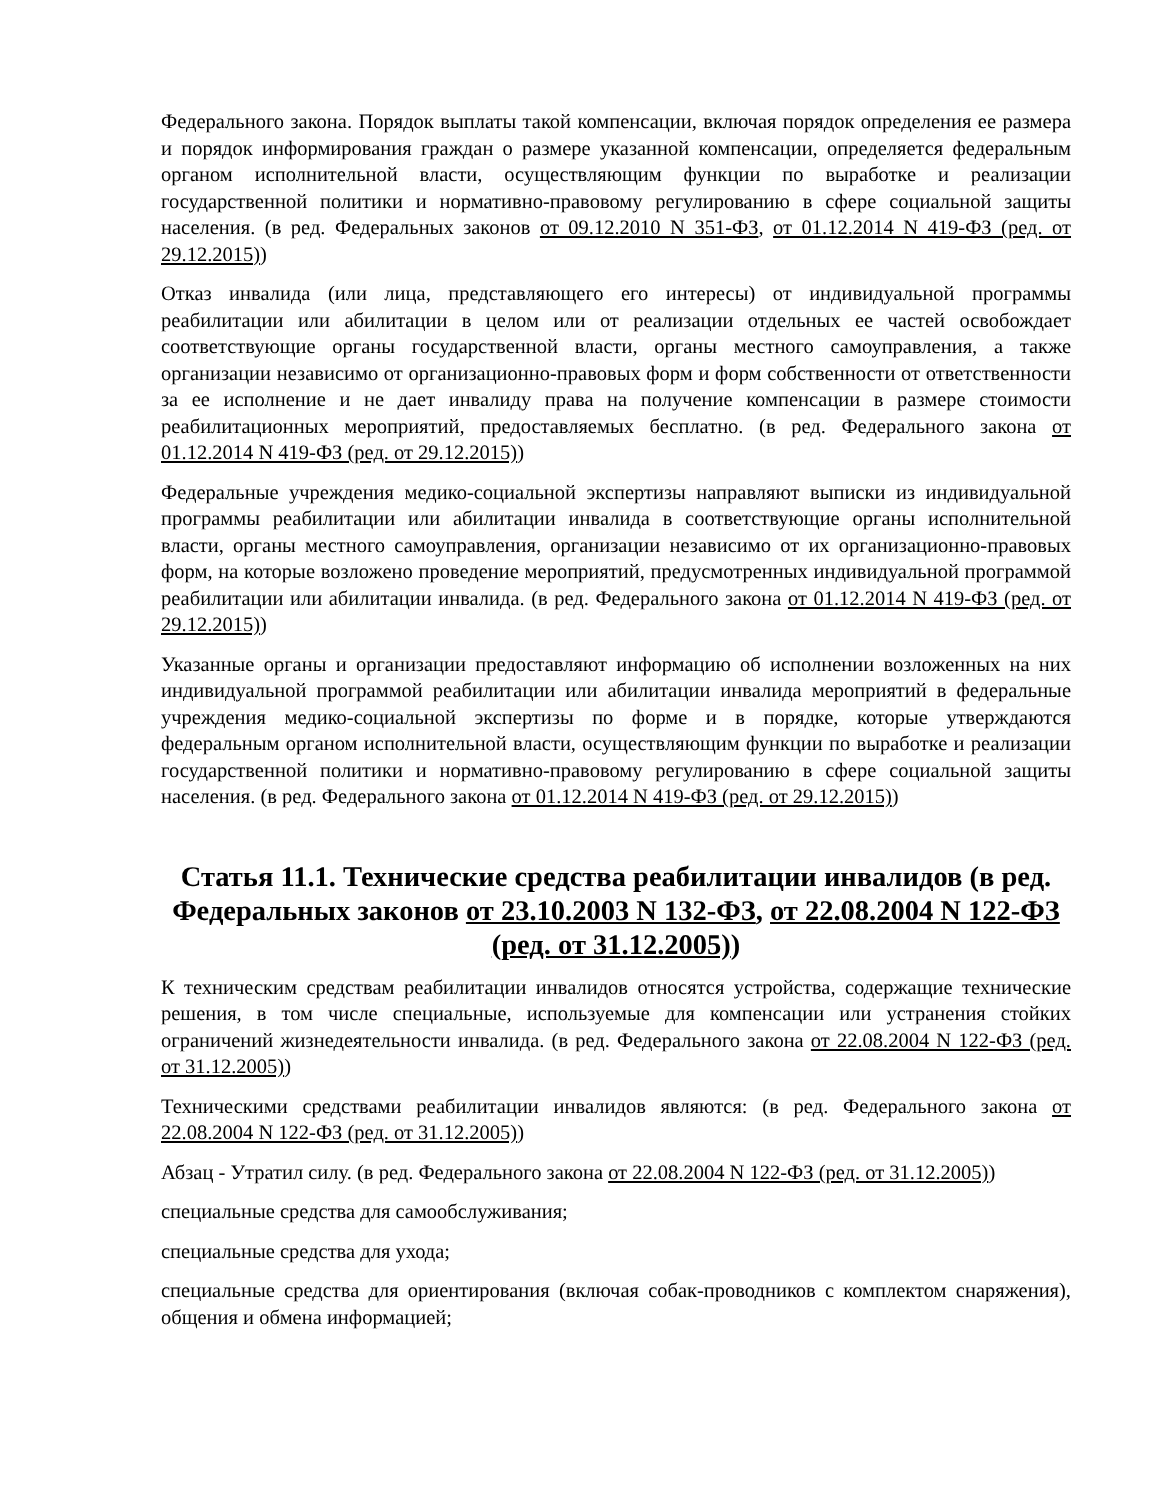Федерального закона. Порядок выплаты такой компенсации, включая порядок определения ее размера и порядок информирования граждан о размере указанной компенсации, определяется федеральным органом исполнительной власти, осуществляющим функции по выработке и реализации государственной политики и нормативно-правовому регулированию в сфере социальной защиты населения. (в ред. Федеральных законов от 09.12.2010 N 351-ФЗ, от 01.12.2014 N 419-ФЗ (ред. от 29.12.2015))
Отказ инвалида (или лица, представляющего его интересы) от индивидуальной программы реабилитации или абилитации в целом или от реализации отдельных ее частей освобождает соответствующие органы государственной власти, органы местного самоуправления, а также организации независимо от организационно-правовых форм и форм собственности от ответственности за ее исполнение и не дает инвалиду права на получение компенсации в размере стоимости реабилитационных мероприятий, предоставляемых бесплатно. (в ред. Федерального закона от 01.12.2014 N 419-ФЗ (ред. от 29.12.2015))
Федеральные учреждения медико-социальной экспертизы направляют выписки из индивидуальной программы реабилитации или абилитации инвалида в соответствующие органы исполнительной власти, органы местного самоуправления, организации независимо от их организационно-правовых форм, на которые возложено проведение мероприятий, предусмотренных индивидуальной программой реабилитации или абилитации инвалида. (в ред. Федерального закона от 01.12.2014 N 419-ФЗ (ред. от 29.12.2015))
Указанные органы и организации предоставляют информацию об исполнении возложенных на них индивидуальной программой реабилитации или абилитации инвалида мероприятий в федеральные учреждения медико-социальной экспертизы по форме и в порядке, которые утверждаются федеральным органом исполнительной власти, осуществляющим функции по выработке и реализации государственной политики и нормативно-правовому регулированию в сфере социальной защиты населения. (в ред. Федерального закона от 01.12.2014 N 419-ФЗ (ред. от 29.12.2015))
Статья 11.1. Технические средства реабилитации инвалидов (в ред. Федеральных законов от 23.10.2003 N 132-ФЗ, от 22.08.2004 N 122-ФЗ (ред. от 31.12.2005))
К техническим средствам реабилитации инвалидов относятся устройства, содержащие технические решения, в том числе специальные, используемые для компенсации или устранения стойких ограничений жизнедеятельности инвалида. (в ред. Федерального закона от 22.08.2004 N 122-ФЗ (ред. от 31.12.2005))
Техническими средствами реабилитации инвалидов являются: (в ред. Федерального закона от 22.08.2004 N 122-ФЗ (ред. от 31.12.2005))
Абзац - Утратил силу. (в ред. Федерального закона от 22.08.2004 N 122-ФЗ (ред. от 31.12.2005))
специальные средства для самообслуживания;
специальные средства для ухода;
специальные средства для ориентирования (включая собак-проводников с комплектом снаряжения), общения и обмена информацией;